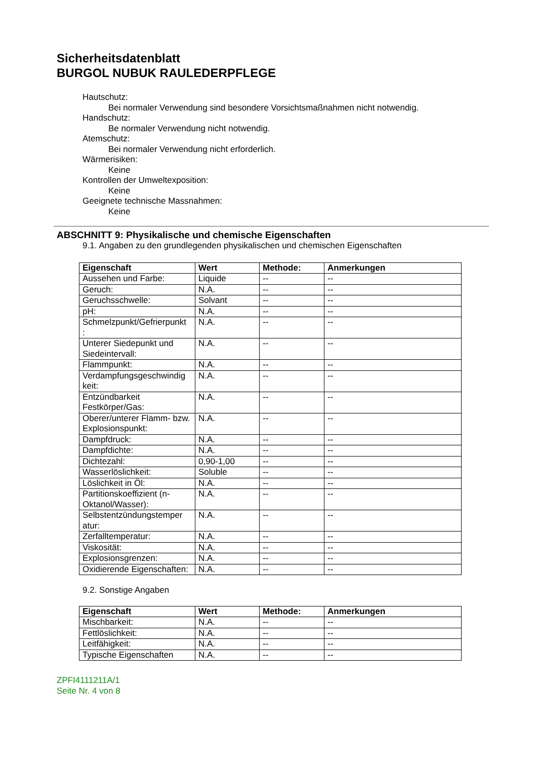Sicherheitsdatenblatt
BURGOL NUBUK RAULEDERPFLEGE
Hautschutz:
Bei normaler Verwendung sind besondere Vorsichtsmaßnahmen nicht notwendig.
Handschutz:
Be normaler Verwendung nicht notwendig.
Atemschutz:
Bei normaler Verwendung nicht erforderlich.
Wärmerisiken:
Keine
Kontrollen der Umweltexposition:
Keine
Geeignete technische Massnahmen:
Keine
ABSCHNITT 9: Physikalische und chemische Eigenschaften
9.1. Angaben zu den grundlegenden physikalischen und chemischen Eigenschaften
| Eigenschaft | Wert | Methode: | Anmerkungen |
| --- | --- | --- | --- |
| Aussehen und Farbe: | Liquide | -- | -- |
| Geruch: | N.A. | -- | -- |
| Geruchsschwelle: | Solvant | -- | -- |
| pH: | N.A. | -- | -- |
| Schmelzpunkt/Gefrierpunkt : | N.A. | -- | -- |
| Unterer Siedepunkt und Siedeintervall: | N.A. | -- | -- |
| Flammpunkt: | N.A. | -- | -- |
| Verdampfungsgeschwindig keit: | N.A. | -- | -- |
| Entzündbarkeit Festkörper/Gas: | N.A. | -- | -- |
| Oberer/unterer Flamm- bzw. Explosionspunkt: | N.A. | -- | -- |
| Dampfdruck: | N.A. | -- | -- |
| Dampfdichte: | N.A. | -- | -- |
| Dichtezahl: | 0,90-1,00 | -- | -- |
| Wasserlöslichkeit: | Soluble | -- | -- |
| Löslichkeit in Öl: | N.A. | -- | -- |
| Partitionskoeffizient (n-Oktanol/Wasser): | N.A. | -- | -- |
| Selbstentzündungstemper atur: | N.A. | -- | -- |
| Zerfalltemperatur: | N.A. | -- | -- |
| Viskosität: | N.A. | -- | -- |
| Explosionsgrenzen: | N.A. | -- | -- |
| Oxidierende Eigenschaften: | N.A. | -- | -- |
9.2. Sonstige Angaben
| Eigenschaft | Wert | Methode: | Anmerkungen |
| --- | --- | --- | --- |
| Mischbarkeit: | N.A. | -- | -- |
| Fettlöslichkeit: | N.A. | -- | -- |
| Leitfähigkeit: | N.A. | -- | -- |
| Typische Eigenschaften | N.A. | -- | -- |
ZPFI4111211A/1
Seite Nr. 4 von 8